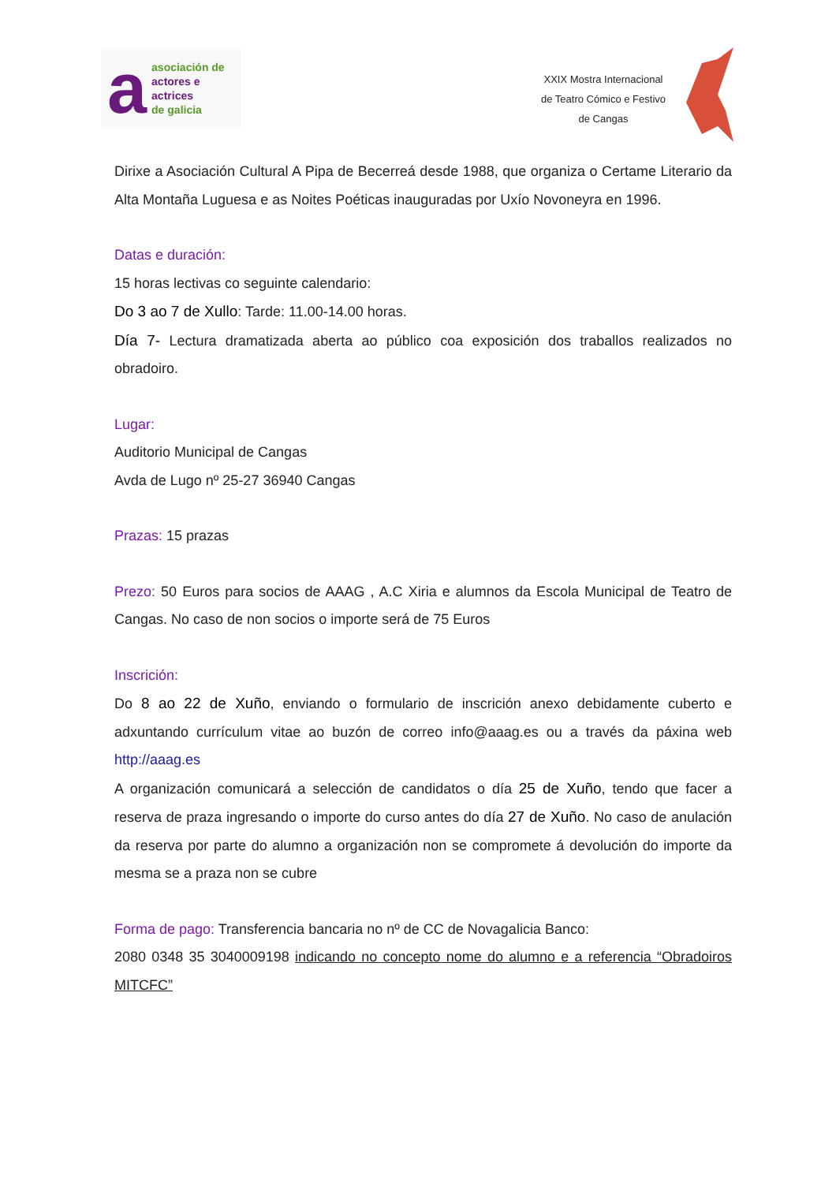a
asociación de
actores e actrices
de galicia
XXIX Mostra Internacional
de Teatro Cómico e Festivo
de Cangas
Dirixe a Asociación Cultural A Pipa de Becerreá desde 1988, que organiza o Certame Literario da Alta Montaña Luguesa e as Noites Poéticas inauguradas por Uxío Novoneyra en 1996.
Datas e duración:
15 horas lectivas co seguinte calendario:
Do 3 ao 7 de Xullo: Tarde: 11.00-14.00 horas.
Día 7- Lectura dramatizada aberta ao público coa exposición dos traballos realizados no obradoiro.
Lugar:
Auditorio Municipal de Cangas
Avda de Lugo nº 25-27 36940 Cangas
Prazas: 15 prazas
Prezo: 50 Euros para socios de AAAG , A.C Xiria e alumnos da Escola Municipal de Teatro de Cangas. No caso de non socios o importe será de 75 Euros
Inscrición:
Do 8 ao 22 de Xuño, enviando o formulario de inscrición anexo debidamente cuberto e adxuntando currículum vitae ao buzón de correo info@aaag.es ou a través da páxina web http://aaag.es
A organización comunicará a selección de candidatos o día 25 de Xuño, tendo que facer a reserva de praza ingresando o importe do curso antes do día 27 de Xuño. No caso de anulación da reserva por parte do alumno a organización non se compromete á devolución do importe da mesma se a praza non se cubre
Forma de pago: Transferencia bancaria no nº de CC de Novagalicia Banco:
2080 0348 35 3040009198 indicando no concepto nome do alumno e a referencia “Obradoiros MITCFC”